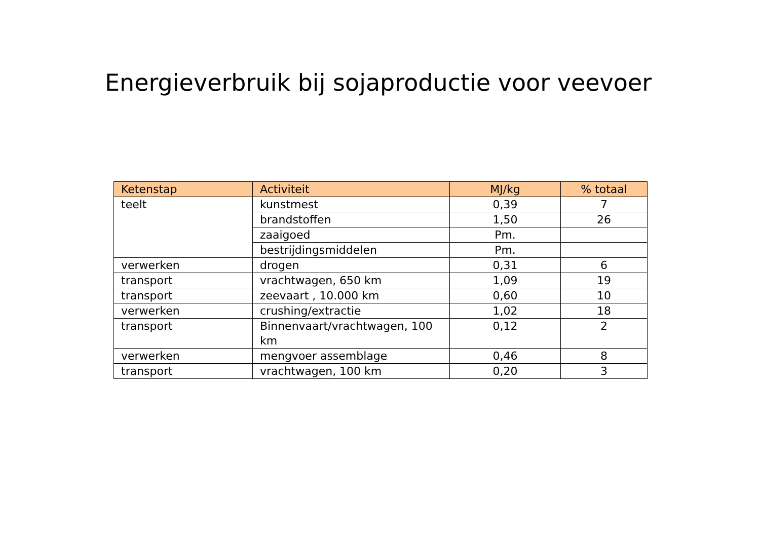Energieverbruik bij sojaproductie voor veevoer
| Ketenstap | Activiteit | MJ/kg | % totaal |
| --- | --- | --- | --- |
| teelt | kunstmest | 0,39 | 7 |
| | brandstoffen | 1,50 | 26 |
| | zaaigoed | Pm. | |
| | bestrijdingsmiddelen | Pm. | |
| verwerken | drogen | 0,31 | 6 |
| transport | vrachtwagen, 650 km | 1,09 | 19 |
| transport | zeevaart , 10.000 km | 0,60 | 10 |
| verwerken | crushing/extractie | 1,02 | 18 |
| transport | Binnenvaart/vrachtwagen, 100 km | 0,12 | 2 |
| verwerken | mengvoer assemblage | 0,46 | 8 |
| transport | vrachtwagen, 100 km | 0,20 | 3 |